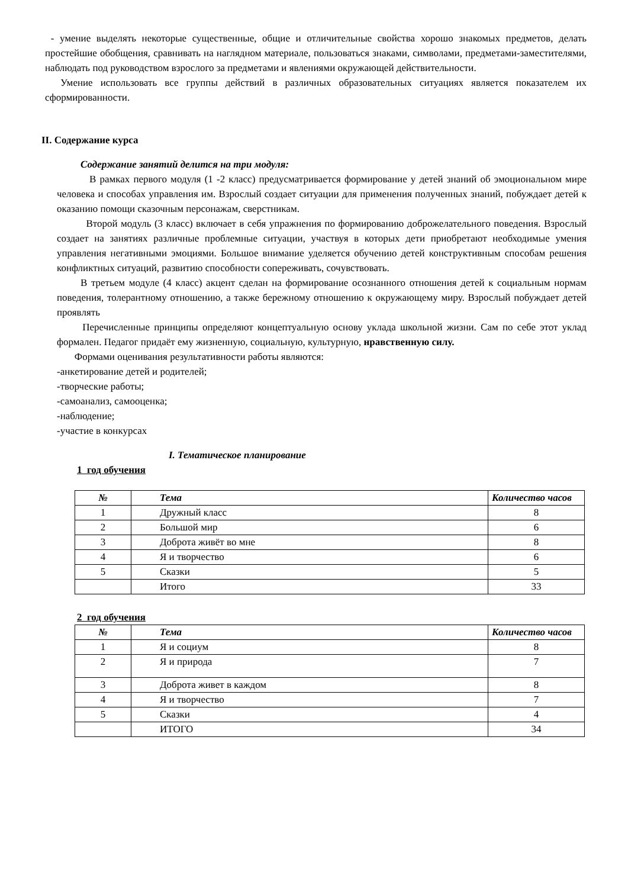- умение выделять некоторые существенные, общие и отличительные свойства хорошо знакомых предметов, делать простейшие обобщения, сравнивать на наглядном материале, пользоваться знаками, символами, предметами-заместителями, наблюдать под руководством взрослого за предметами и явлениями окружающей действительности.
Умение использовать все группы действий в различных образовательных ситуациях является показателем их сформированности.
II. Содержание курса
Содержание занятий делится на три модуля:
В рамках первого модуля (1 -2 класс) предусматривается формирование у детей знаний об эмоциональном мире человека и способах управления им. Взрослый создает ситуации для применения полученных знаний, побуждает детей к оказанию помощи сказочным персонажам, сверстникам.
Второй модуль (3 класс) включает в себя упражнения по формированию доброжелательного поведения. Взрослый создает на занятиях различные проблемные ситуации, участвуя в которых дети приобретают необходимые умения управления негативными эмоциями. Большое внимание уделяется обучению детей конструктивным способам решения конфликтных ситуаций, развитию способности сопереживать, сочувствовать.
В третьем модуле (4 класс) акцент сделан на формирование осознанного отношения детей к социальным нормам поведения, толерантному отношению, а также бережному отношению к окружающему миру. Взрослый побуждает детей проявлять
Перечисленные принципы определяют концептуальную основу уклада школьной жизни. Сам по себе этот уклад формален. Педагог придаёт ему жизненную, социальную, культурную, нравственную силу.
Формами оценивания результативности работы являются:
-анкетирование детей и родителей;
-творческие работы;
-самоанализ, самооценка;
-наблюдение;
-участие в конкурсах
I. Тематическое планирование
1 год обучения
| № | Тема | Количество часов |
| --- | --- | --- |
| 1 | Дружный класс | 8 |
| 2 | Большой мир | 6 |
| 3 | Доброта живёт во мне | 8 |
| 4 | Я и творчество | 6 |
| 5 | Сказки | 5 |
| | Итого | 33 |
2 год обучения
| № | Тема | Количество часов |
| --- | --- | --- |
| 1 | Я и социум | 8 |
| 2 | Я и природа | 7 |
| 3 | Доброта живет в каждом | 8 |
| 4 | Я и творчество | 7 |
| 5 | Сказки | 4 |
| | ИТОГО | 34 |